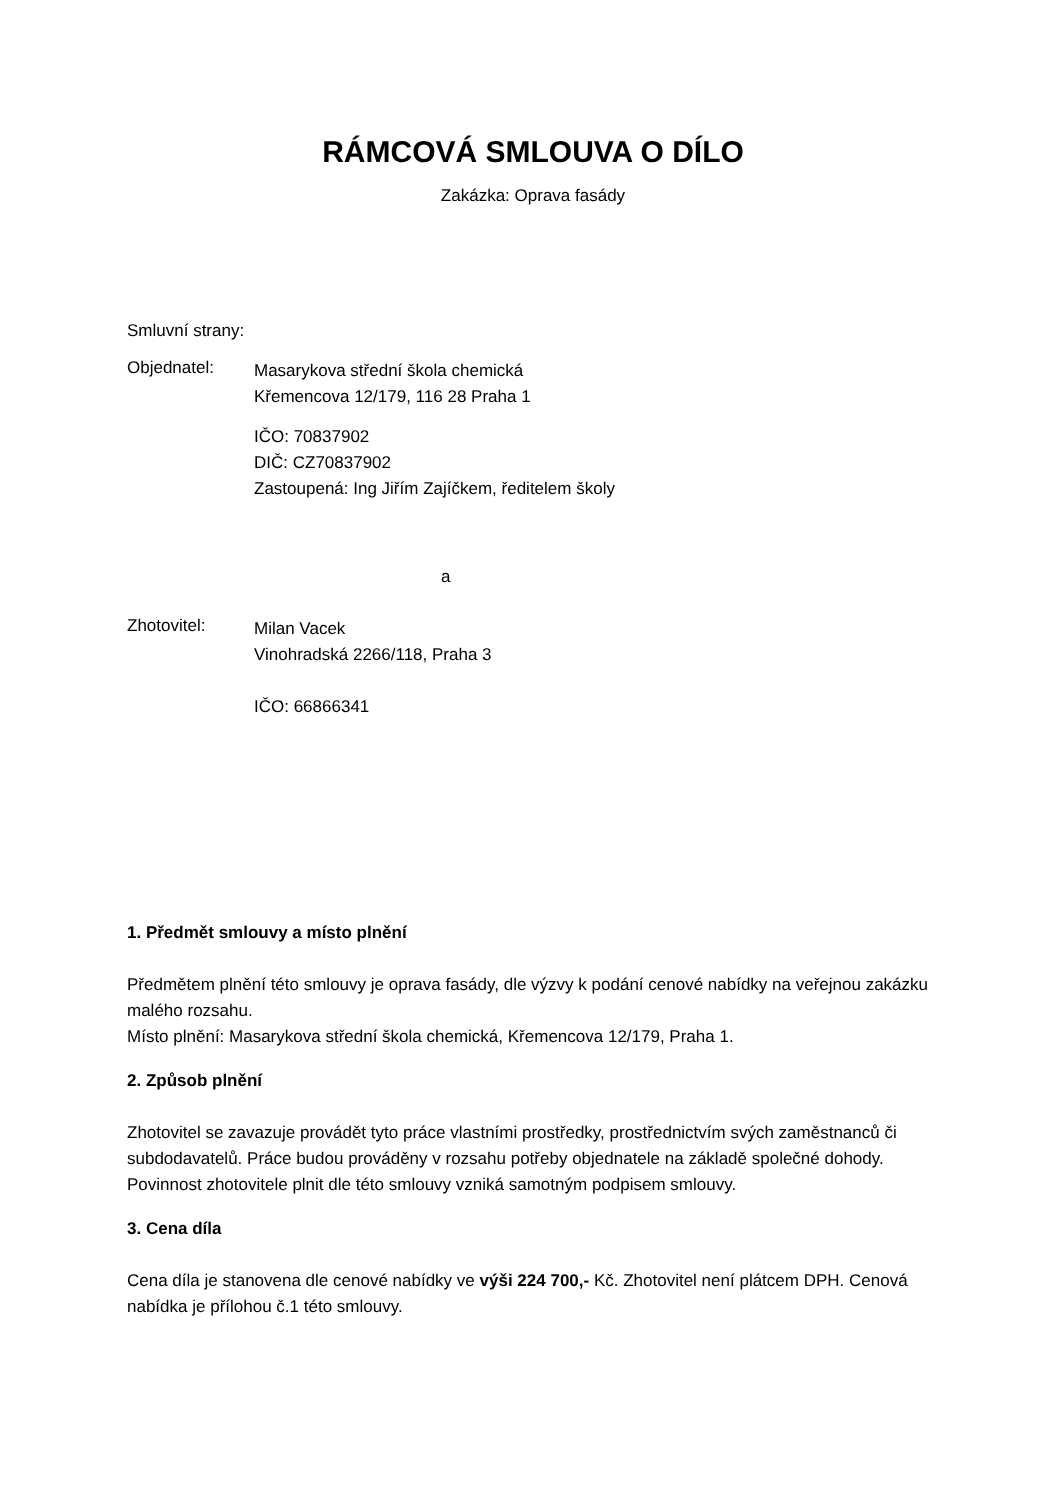RÁMCOVÁ SMLOUVA O DÍLO
Zakázka: Oprava fasády
Smluvní strany:
Objednatel:
Masarykova střední škola chemická
Křemencova 12/179, 116 28 Praha 1
IČO: 70837902
DIČ: CZ70837902
Zastoupená: Ing Jiřím Zajíčkem, ředitelem školy
a
Zhotovitel:
Milan Vacek
Vinohradská 2266/118, Praha 3
IČO: 66866341
1. Předmět smlouvy a místo plnění
Předmětem plnění této smlouvy je oprava fasády, dle výzvy k podání cenové nabídky na veřejnou zakázku malého rozsahu.
Místo plnění: Masarykova střední škola chemická, Křemencova 12/179, Praha 1.
2. Způsob plnění
Zhotovitel se zavazuje provádět tyto práce vlastními prostředky, prostřednictvím svých zaměstnanců či subdodavatelů. Práce budou prováděny v rozsahu potřeby objednatele na základě společné dohody. Povinnost zhotovitele plnit dle této smlouvy vzniká samotným podpisem smlouvy.
3. Cena díla
Cena díla je stanovena dle cenové nabídky ve výši 224 700,- Kč. Zhotovitel není plátcem DPH. Cenová nabídka je přílohou č.1 této smlouvy.